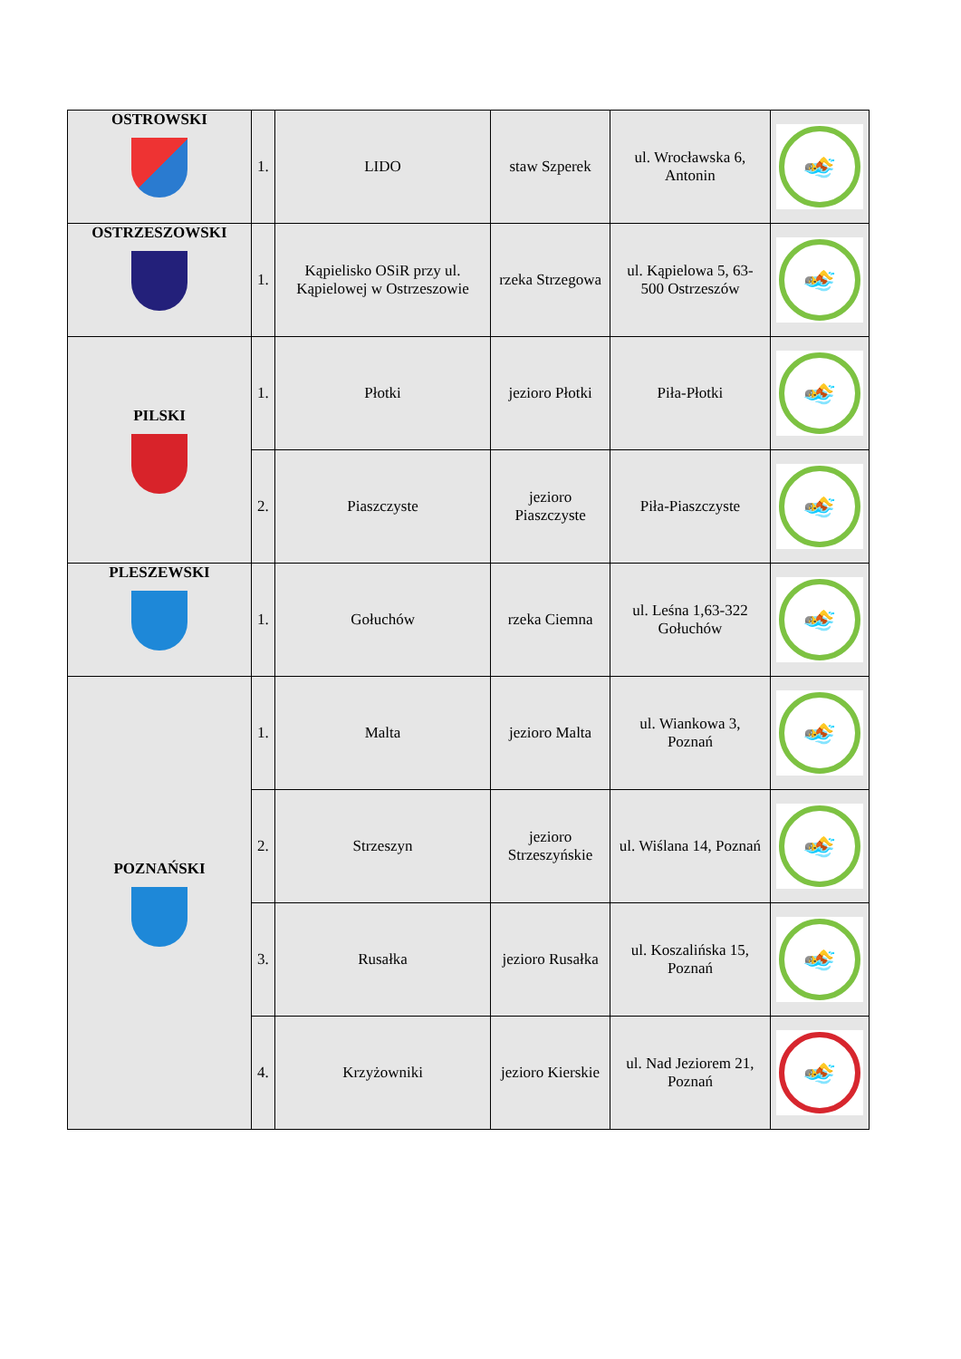| OSTROWSKI | 1. | LIDO | staw Szperek | ul. Wrocławska 6, Antonin | 🏊 |
| OSTRZESZOWSKI | 1. | Kąpielisko OSiR przy ul. Kąpielowej w Ostrzeszowie | rzeka Strzegowa | ul. Kąpielowa 5, 63-500 Ostrzeszów | 🏊 |
| PILSKI | 1. | Płotki | jezioro Płotki | Piła-Płotki | 🏊 |
| | 2. | Piaszczyste | jezioro Piaszczyste | Piła-Piaszczyste | 🏊 |
| PLESZEWSKI | 1. | Gołuchów | rzeka Ciemna | ul. Leśna 1,63-322 Gołuchów | 🏊 |
| POZNAŃSKI | 1. | Malta | jezioro Malta | ul. Wiankowa 3, Poznań | 🏊 |
| | 2. | Strzeszyn | jezioro Strzeszyńskie | ul. Wiślana 14, Poznań | 🏊 |
| | 3. | Rusałka | jezioro Rusałka | ul. Koszalińska 15, Poznań | 🏊 |
| | 4. | Krzyżowniki | jezioro Kierskie | ul. Nad Jeziorem 21, Poznań | 🏊 |